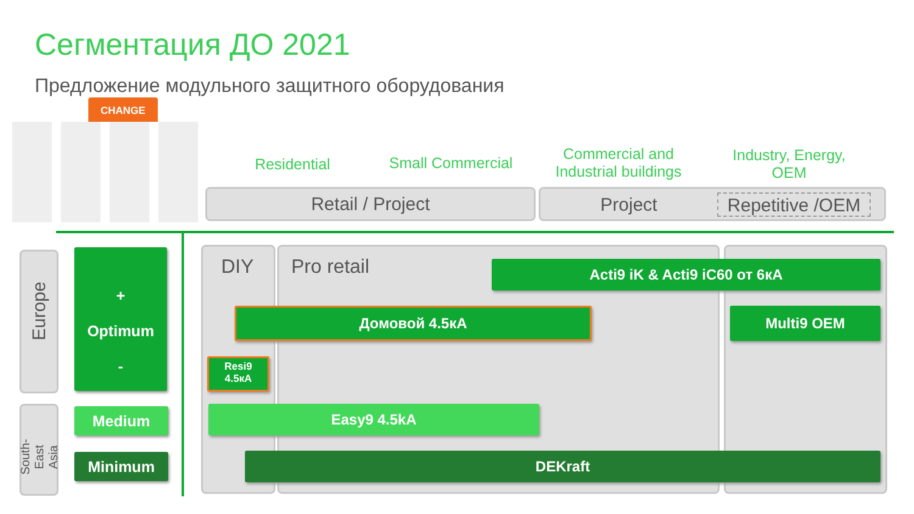Сегментация ДО 2021
Предложение модульного защитного оборудования
CHANGE
Residential
Small Commercial
Commercial and Industrial buildings
Industry, Energy, OEM
Retail / Project Project Repetitive /OEM
Europe
South-East Asia
+
Optimum
-
Medium
Minimum
DIY Pro retail Acti9 iK & Acti9 iC60 от 6кА
Домовой 4.5кА Multi9 OEM
Resi9
4.5кА
Easy9 4.5kA
DEKraft